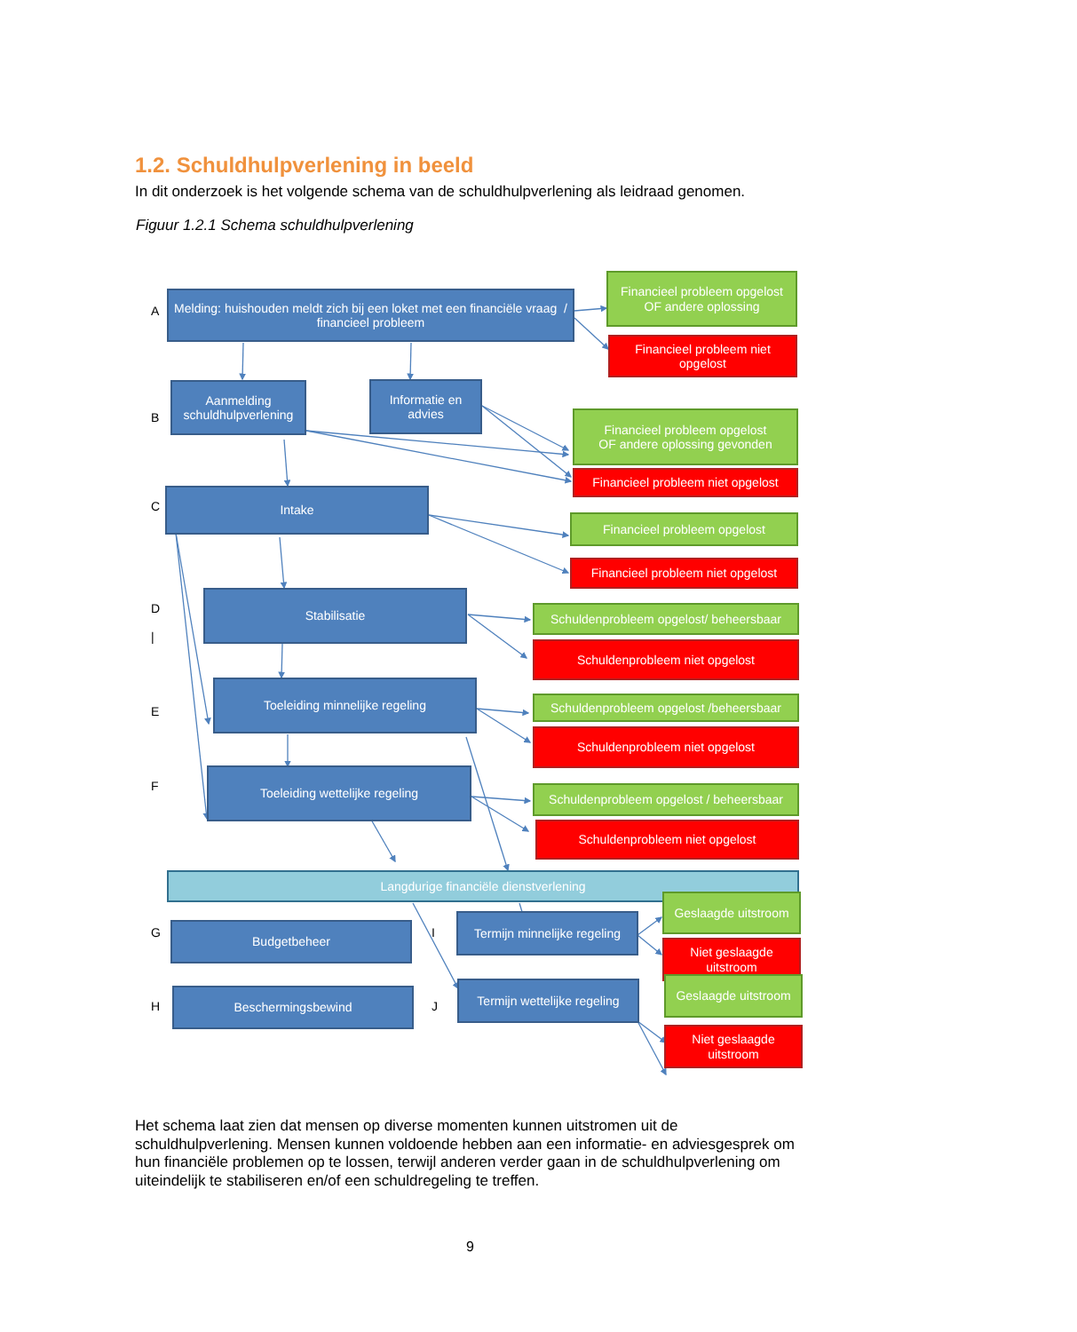1.2. Schuldhulpverlening in beeld
In dit onderzoek is het volgende schema van de schuldhulpverlening als leidraad genomen.
Figuur 1.2.1 Schema schuldhulpverlening
A
Melding: huishouden meldt zich bij een loket met een financiële vraag / financieel probleem
Financieel probleem opgelost
OF andere oplossing
Financieel probleem niet opgelost
B
Aanmelding schuldhulpverlening
Informatie en advies
Financieel probleem opgelost
OF andere oplossing gevonden
Financieel probleem niet opgelost
C
Intake
Financieel probleem opgelost
Financieel probleem niet opgelost
D
|
Stabilisatie
Schuldenprobleem opgelost/ beheersbaar
Schuldenprobleem niet opgelost
E
Toeleiding minnelijke regeling
Schuldenprobleem opgelost /beheersbaar
Schuldenprobleem niet opgelost
F
Toeleiding wettelijke regeling
Schuldenprobleem opgelost / beheersbaar
Schuldenprobleem niet opgelost
Langdurige financiële dienstverlening
G Budgetbeheer I
Termijn minnelijke regeling
Geslaagde uitstroom
Niet geslaagde uitstroom
H
Beschermingsbewind
J
Termijn wettelijke regeling
Geslaagde uitstroom
Niet geslaagde uitstroom
Het schema laat zien dat mensen op diverse momenten kunnen uitstromen uit de schuldhulpverlening. Mensen kunnen voldoende hebben aan een informatie- en adviesgesprek om hun financiële problemen op te lossen, terwijl anderen verder gaan in de schuldhulpverlening om uiteindelijk te stabiliseren en/of een schuldregeling te treffen.
9